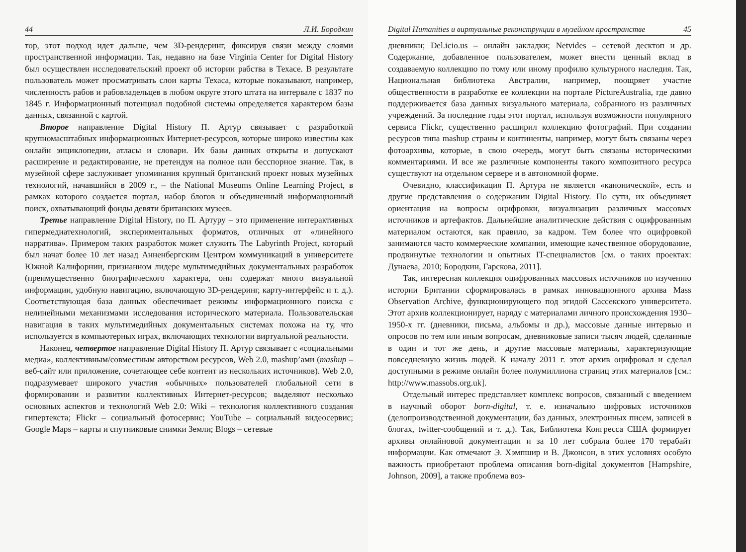44 Л.И. Бородкин
тор, этот подход идет дальше, чем 3D-рендеринг, фиксируя связи между слоями пространственной информации. Так, недавно на базе Virginia Center for Digital History был осуществлен исследовательский проект об истории рабства в Техасе. В результате пользователь может просматривать слои карты Техаса, которые показывают, например, численность рабов и рабовладельцев в любом округе этого штата на интервале с 1837 по 1845 г. Информационный потенциал подобной системы определяется характером базы данных, связанной с картой.
Второе направление Digital History П. Артур связывает с разработкой крупномасштабных информационных Интернет-ресурсов, которые широко известны как онлайн энциклопедии, атласы и словари. Их базы данных открыты и допускают расширение и редактирование, не претендуя на полное или бесспорное знание. Так, в музейной сфере заслуживает упоминания крупный британский проект новых музейных технологий, начавшийся в 2009 г., – the National Museums Online Learning Project, в рамках которого создается портал, набор блогов и объединенный информационный поиск, охватывающий фонды девяти британских музеев.
Третье направление Digital History, по П. Артуру – это применение интерактивных гипермедиатехнологий, экспериментальных форматов, отличных от «линейного нарратива». Примером таких разработок может служить The Labyrinth Project, который был начат более 10 лет назад Анненбергским Центром коммуникаций в университете Южной Калифорнии, признанном лидере мультимедийных документальных разработок (преимущественно биографического характера, они содержат много визуальной информации, удобную навигацию, включающую 3D-рендеринг, карту-интерфейс и т. д.). Соответствующая база данных обеспечивает режимы информационного поиска с нелинейными механизмами исследования исторического материала. Пользовательская навигация в таких мультимедийных документальных системах похожа на ту, что используется в компьютерных играх, включающих технологии виртуальной реальности.
Наконец, четвертое направление Digital History П. Артур связывает с «социальными медиа», коллективным/совместным авторством ресурсов, Web 2.0, mashup’ами (mashup – веб-сайт или приложение, сочетающее себе контент из нескольких источников). Web 2.0, подразумевает широкого участия «обычных» пользователей глобальной сети в формировании и развитии коллективных Интернет-ресурсов; выделяют несколько основных аспектов и технологий Web 2.0: Wiki – технология коллективного создания гипертекста; Flickr – социальный фотосервис; YouTube – социальный видеосервис; Google Maps – карты и спутниковые снимки Земли; Blogs – сетевые
Digital Humanities и виртуальные реконструкции в музейном пространстве 45
дневники; Del.icio.us – онлайн закладки; Netvides – сетевой десктоп и др. Содержание, добавленное пользователем, может внести ценный вклад в создаваемую коллекцию по тому или иному профилю культурного наследия. Так, Национальная библиотека Австралии, например, поощряет участие общественности в разработке ее коллекции на портале PictureAustralia, где давно поддерживается база данных визуального материала, собранного из различных учреждений. За последние годы этот портал, используя возможности популярного сервиса Flickr, существенно расширил коллекцию фотографий. При создании ресурсов типа mashup страны и континенты, например, могут быть связаны через фотоархивы, которые, в свою очередь, могут быть связаны историческими комментариями. И все же различные компоненты такого композитного ресурса существуют на отдельном сервере и в автономной форме.
Очевидно, классификация П. Артура не является «канонической», есть и другие представления о содержании Digital History. По сути, их объединяет ориентация на вопросы оцифровки, визуализации различных массовых источников и артефактов. Дальнейшие аналитические действия с оцифрованным материалом остаются, как правило, за кадром. Тем более что оцифровкой занимаются часто коммерческие компании, имеющие качественное оборудование, продвинутые технологии и опытных IT-специалистов [см. о таких проектах: Дунаева, 2010; Бородкин, Гарскова, 2011].
Так, интересная коллекция оцифрованных массовых источников по изучению истории Британии сформировалась в рамках инновационного архива Mass Observation Archive, функционирующего под эгидой Сассекского университета. Этот архив коллекционирует, наряду с материалами личного происхождения 1930–1950-х гг. (дневники, письма, альбомы и др.), массовые данные интервью и опросов по тем или иным вопросам, дневниковые записи тысяч людей, сделанные в один и тот же день, и другие массовые материалы, характеризующие повседневную жизнь людей. К началу 2011 г. этот архив оцифровал и сделал доступными в режиме онлайн более полумиллиона страниц этих материалов [см.: http://www.massobs.org.uk].
Отдельный интерес представляет комплекс вопросов, связанный с введением в научный оборот born-digital, т. е. изначально цифровых источников (делопроизводственной документации, баз данных, электронных писем, записей в блогах, twitter-сообщений и т. д.). Так, Библиотека Конгресса США формирует архивы онлайновой документации и за 10 лет собрала более 170 терабайт информации. Как отмечают Э. Хэмпшир и В. Джонсон, в этих условиях особую важность приобретают проблема описания born-digital документов [Hampshire, Johnson, 2009], а также проблема воз-